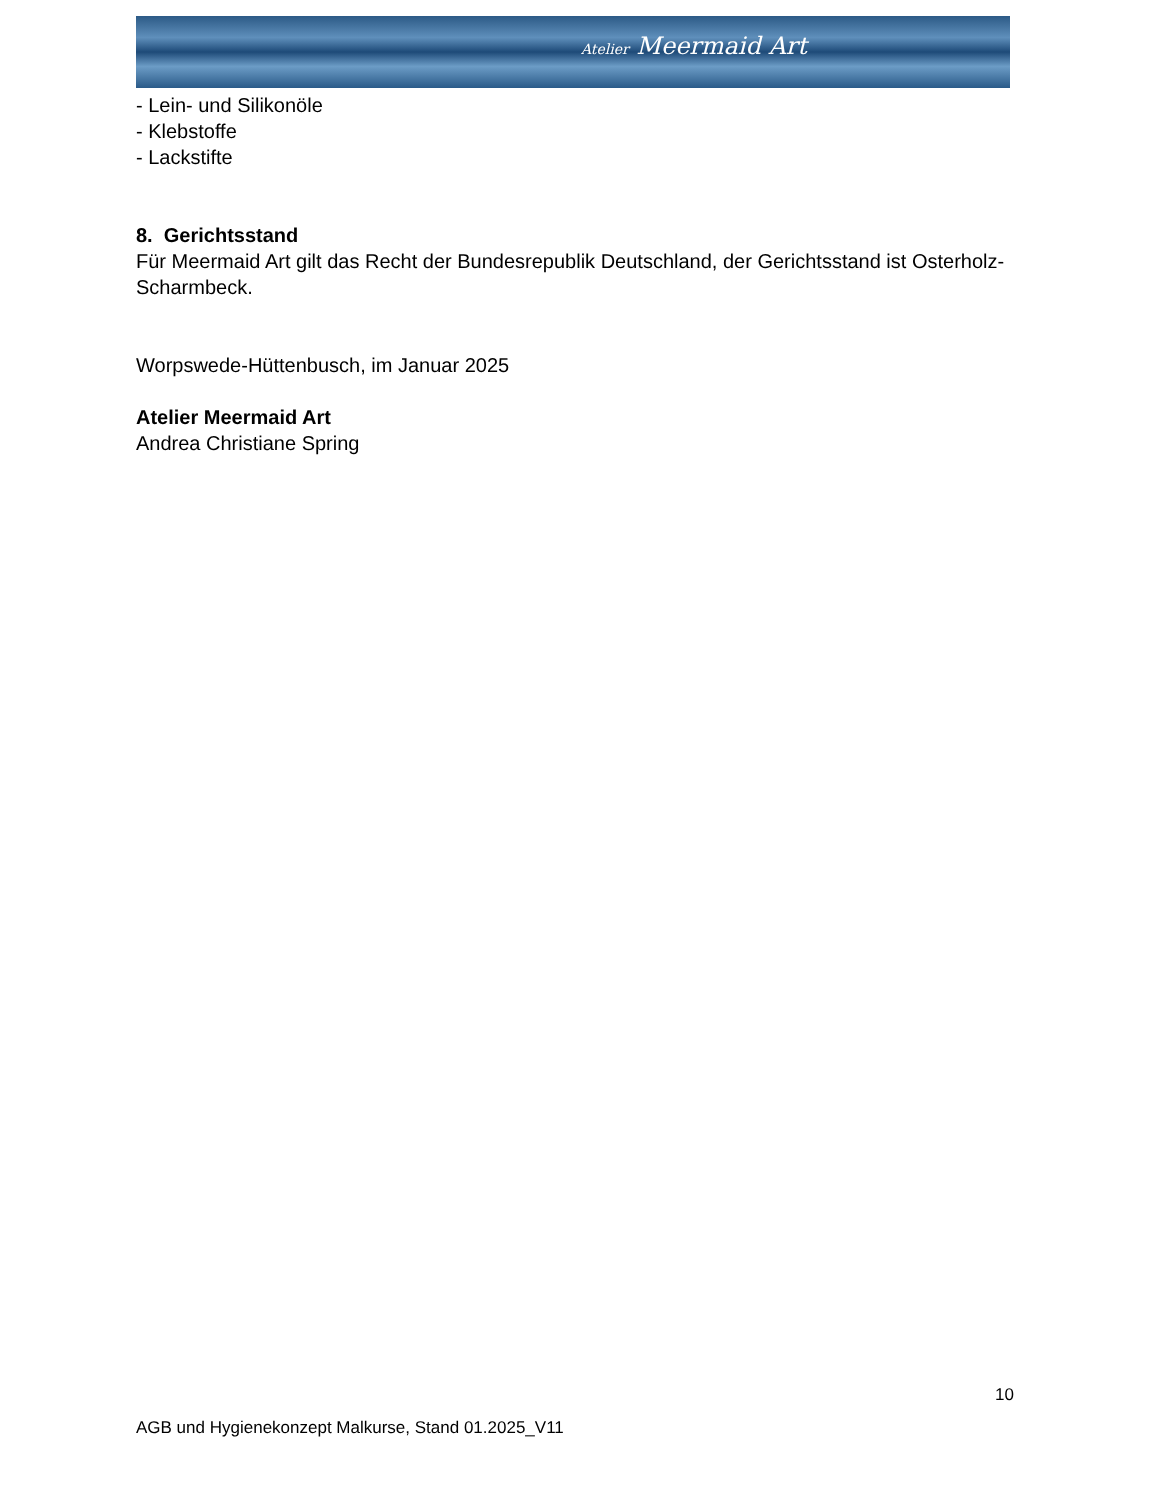Atelier Meermaid Art
- Lein- und Silikonöle
- Klebstoffe
- Lackstifte
8. Gerichtsstand
Für Meermaid Art gilt das Recht der Bundesrepublik Deutschland, der Gerichtsstand ist Osterholz-Scharmbeck.
Worpswede-Hüttenbusch, im Januar 2025
Atelier Meermaid Art
Andrea Christiane Spring
10
AGB und Hygienekonzept Malkurse, Stand 01.2025_V11